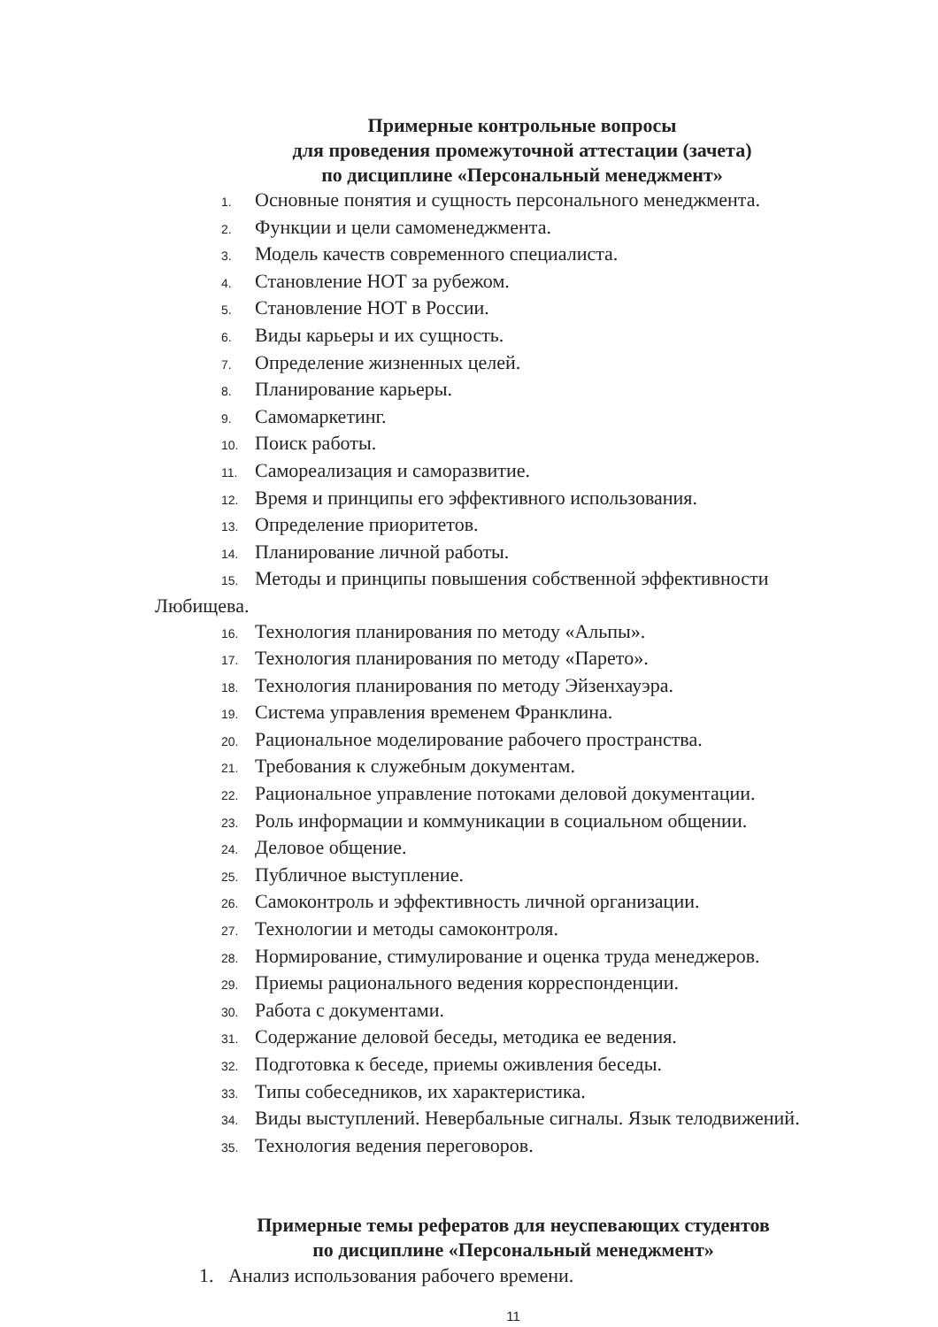Примерные контрольные вопросы
для проведения промежуточной аттестации (зачета)
по дисциплине «Персональный менеджмент»
1. Основные понятия и сущность персонального менеджмента.
2. Функции и цели самоменеджмента.
3. Модель качеств современного специалиста.
4. Становление НОТ за рубежом.
5. Становление НОТ в России.
6. Виды карьеры и их сущность.
7. Определение жизненных целей.
8. Планирование карьеры.
9. Самомаркетинг.
10. Поиск работы.
11. Самореализация и саморазвитие.
12. Время и принципы его эффективного использования.
13. Определение приоритетов.
14. Планирование личной работы.
15. Методы и принципы повышения собственной эффективности
Любищева.
16. Технология планирования по методу «Альпы».
17. Технология планирования по методу «Парето».
18. Технология планирования по методу Эйзенхауэра.
19. Система управления временем Франклина.
20. Рациональное моделирование рабочего пространства.
21. Требования к служебным документам.
22. Рациональное управление потоками деловой документации.
23. Роль информации и коммуникации в социальном общении.
24. Деловое общение.
25. Публичное выступление.
26. Самоконтроль и эффективность личной организации.
27. Технологии и методы самоконтроля.
28. Нормирование, стимулирование и оценка труда менеджеров.
29. Приемы рационального ведения корреспонденции.
30. Работа с документами.
31. Содержание деловой беседы, методика ее ведения.
32. Подготовка к беседе, приемы оживления беседы.
33. Типы собеседников, их характеристика.
34. Виды выступлений. Невербальные сигналы. Язык телодвижений.
35. Технология ведения переговоров.
Примерные темы рефератов для неуспевающих студентов
по дисциплине «Персональный менеджмент»
1. Анализ использования рабочего времени.
11